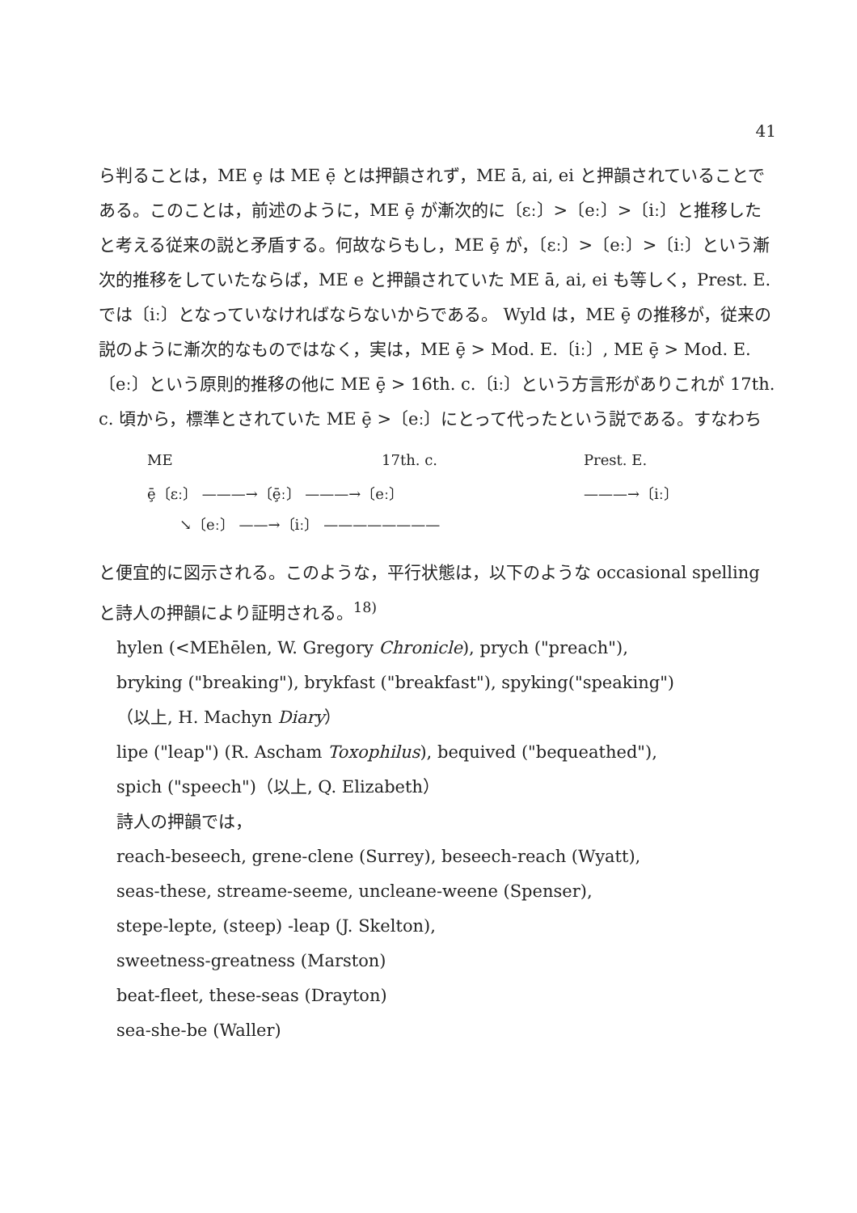41
ら判ることは，ME ȩ は ME ẹ̄ とは押韻されず，ME ā, ai, ei と押韻されていることである。このことは，前述のように，ME ȩ̄ が漸次的に〔ɛː〕>〔eː〕>〔iː〕と推移したと考える従来の説と矛盾する。何故ならもし，ME ȩ̄ が，〔ɛː〕>〔eː〕>〔iː〕という漸次的推移をしていたならば，ME e と押韻されていた ME ā, ai, ei も等しく，Prest. E. では〔iː〕となっていなければならないからである。 Wyld は，ME ȩ̄ の推移が，従来の説のように漸次的なものではなく，実は，ME ȩ̄ > Mod. E.〔iː〕, ME ȩ̄ > Mod. E.〔eː〕という原則的推移の他に ME ȩ̄ > 16th. c.〔iː〕という方言形がありこれが 17th. c. 頃から，標準とされていた ME ȩ̄ >〔eː〕にとって代ったという説である。すなわち
ME 17th. c. Prest. E.
ȩ̄〔ɛː〕 ———→〔ȩ̄ː〕 ———→〔eː〕 ———→〔iː〕
↘〔eː〕 ——→〔iː〕 ————————
と便宜的に図示される。このような，平行状態は，以下のような occasional spelling と詩人の押韻により証明される。<sup>18)</sup>
hylen (<MEhēlen, W. Gregory Chronicle), prych ("preach"),
bryking ("breaking"), brykfast ("breakfast"), spyking("speaking")
（以上, H. Machyn Diary）
lipe ("leap") (R. Ascham Toxophilus), bequived ("bequeathed"),
spich ("speech")（以上, Q. Elizabeth）
詩人の押韻では，
reach-beseech, grene-clene (Surrey), beseech-reach (Wyatt),
seas-these, streame-seeme, uncleane-weene (Spenser),
stepe-lepte, (steep) -leap (J. Skelton),
sweetness-greatness (Marston)
beat-fleet, these-seas (Drayton)
sea-she-be (Waller)